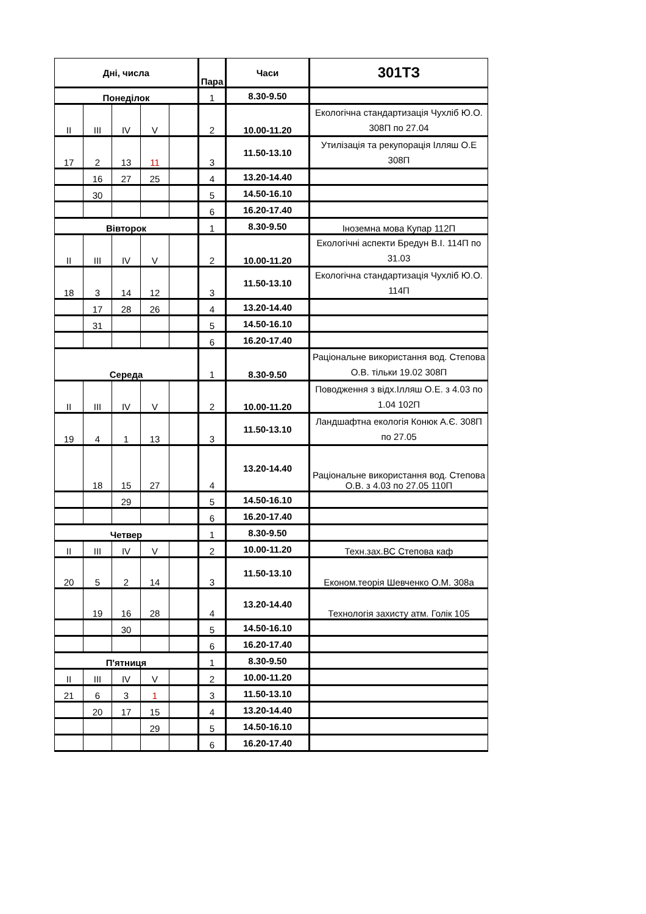| Дні, числа | | | | | Пара | Часи | 301ТЗ |
| --- | --- | --- | --- | --- | --- | --- | --- |
| Понеділок | | | | | 1 | 8.30-9.50 | |
| II | III | IV | V | | 2 | 10.00-11.20 | Екологічна стандартизація Чухліб Ю.О. 308П по 27.04 |
| 17 | 2 | 13 | 11 | | 3 | 11.50-13.10 | Утилізація та рекупорація Ілляш О.Е 308П |
| | 16 | 27 | 25 | | 4 | 13.20-14.40 | |
| | 30 | | | | 5 | 14.50-16.10 | |
| | | | | | 6 | 16.20-17.40 | |
| Вівторок | | | | | 1 | 8.30-9.50 | Іноземна мова Купар 112П |
| II | III | IV | V | | 2 | 10.00-11.20 | Екологічні аспекти Бредун В.І. 114П по 31.03 |
| 18 | 3 | 14 | 12 | | 3 | 11.50-13.10 | Екологічна стандартизація Чухліб Ю.О. 114П |
| | 17 | 28 | 26 | | 4 | 13.20-14.40 | |
| | 31 | | | | 5 | 14.50-16.10 | |
| | | | | | 6 | 16.20-17.40 | |
| Середа | | | | | 1 | 8.30-9.50 | Раціональне використання вод. Степова О.В. тільки 19.02 308П |
| II | III | IV | V | | 2 | 10.00-11.20 | Поводження з відх.Ілляш О.Е. з 4.03 по 1.04 102П |
| 19 | 4 | 1 | 13 | | 3 | 11.50-13.10 | Ландшафтна екологія Конюк А.Є. 308П по 27.05 |
| | 18 | 15 | 27 | | 4 | 13.20-14.40 | Раціональне використання вод. Степова О.В. з 4.03 по 27.05 110П |
| | | 29 | | | 5 | 14.50-16.10 | |
| | | | | | 6 | 16.20-17.40 | |
| Четвер | | | | | 1 | 8.30-9.50 | |
| II | III | IV | V | | 2 | 10.00-11.20 | Техн.зах.ВС Степова каф |
| 20 | 5 | 2 | 14 | | 3 | 11.50-13.10 | Економ.теорія Шевченко О.М. 308а |
| | 19 | 16 | 28 | | 4 | 13.20-14.40 | Технологія захисту атм. Голік 105 |
| | | 30 | | | 5 | 14.50-16.10 | |
| | | | | | 6 | 16.20-17.40 | |
| П'ятниця | | | | | 1 | 8.30-9.50 | |
| II | III | IV | V | | 2 | 10.00-11.20 | |
| 21 | 6 | 3 | 1 | | 3 | 11.50-13.10 | |
| | 20 | 17 | 15 | | 4 | 13.20-14.40 | |
| | | | 29 | | 5 | 14.50-16.10 | |
| | | | | | 6 | 16.20-17.40 | |